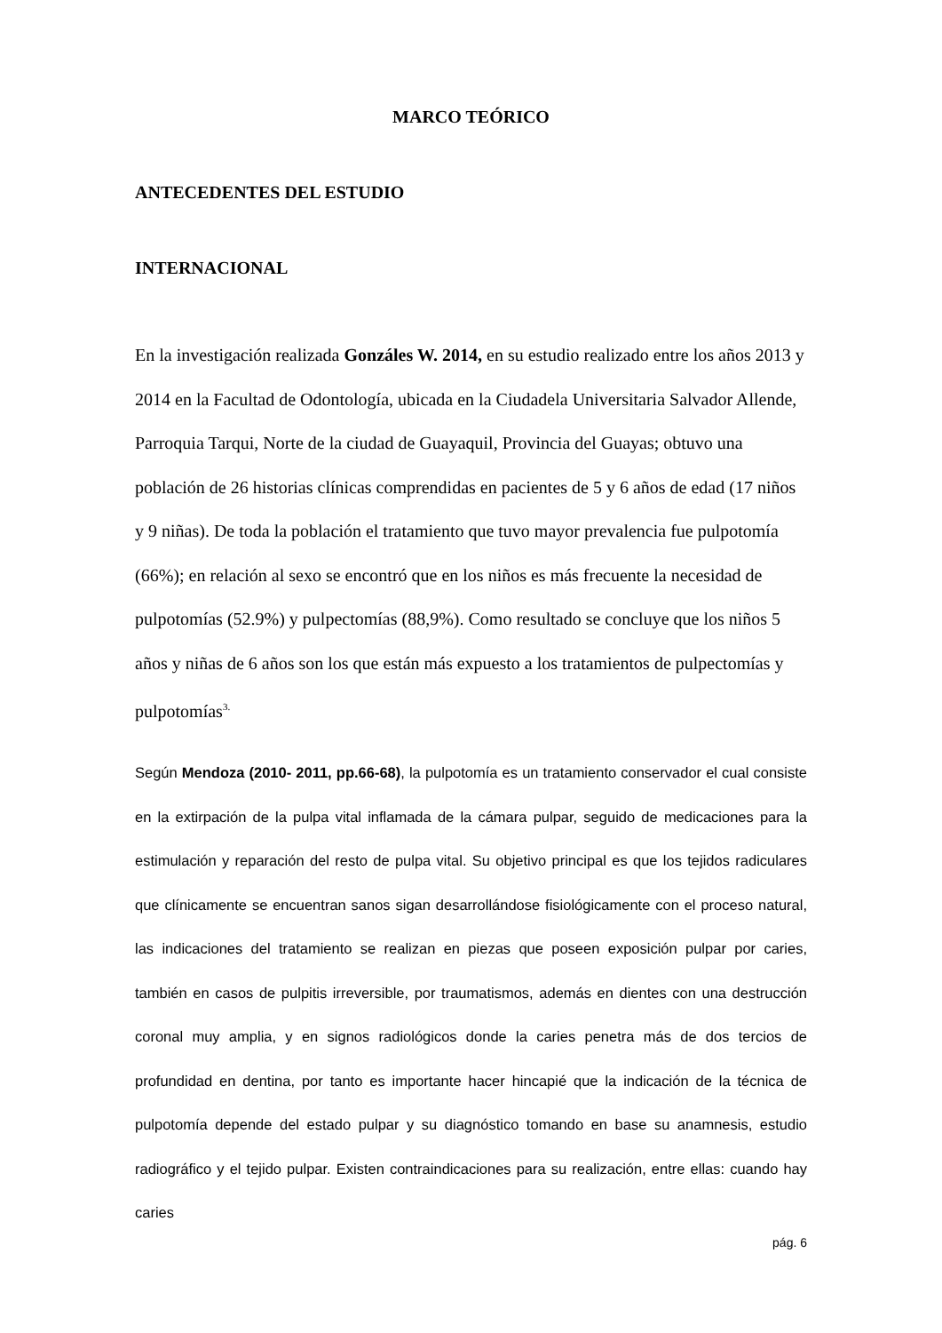MARCO TEÓRICO
ANTECEDENTES DEL ESTUDIO
INTERNACIONAL
En la investigación realizada Gonzáles W. 2014, en su estudio realizado entre los años 2013 y 2014 en la Facultad de Odontología, ubicada en la Ciudadela Universitaria Salvador Allende, Parroquia Tarqui, Norte de la ciudad de Guayaquil, Provincia del Guayas; obtuvo una población de 26 historias clínicas comprendidas en pacientes de 5 y 6 años de edad (17 niños y 9 niñas). De toda la población el tratamiento que tuvo mayor prevalencia fue pulpotomía (66%); en relación al sexo se encontró que en los niños es más frecuente la necesidad de pulpotomías (52.9%) y pulpectomías (88,9%). Como resultado se concluye que los niños 5 años y niñas de 6 años son los que están más expuesto a los tratamientos de pulpectomías y pulpotomías<sup>3.</sup>
Según Mendoza (2010- 2011, pp.66-68), la pulpotomía es un tratamiento conservador el cual consiste en la extirpación de la pulpa vital inflamada de la cámara pulpar, seguido de medicaciones para la estimulación y reparación del resto de pulpa vital. Su objetivo principal es que los tejidos radiculares que clínicamente se encuentran sanos sigan desarrollándose fisiológicamente con el proceso natural, las indicaciones del tratamiento se realizan en piezas que poseen exposición pulpar por caries, también en casos de pulpitis irreversible, por traumatismos, además en dientes con una destrucción coronal muy amplia, y en signos radiológicos donde la caries penetra más de dos tercios de profundidad en dentina, por tanto es importante hacer hincapié que la indicación de la técnica de pulpotomía depende del estado pulpar y su diagnóstico tomando en base su anamnesis, estudio radiográfico y el tejido pulpar. Existen contraindicaciones para su realización, entre ellas: cuando hay caries
pág. 6